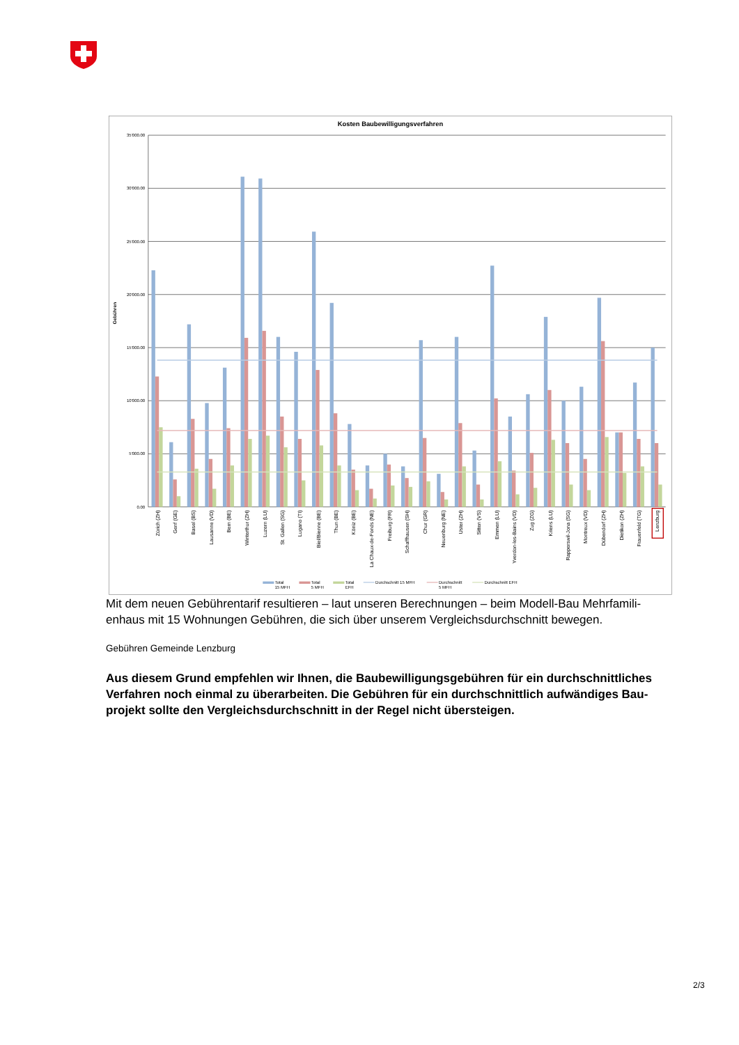Kosten Baubewilligungsverfahren
Gebühren
35'000.00
30'000.00
25'000.00
20'000.00
15'000.00
10'000.00
5'000.00
0.00
Zürich (ZH)
Genf (GE)
Basel (BS)
Lausanne (VD)
Bern (BE)
Winterthur (ZH)
Luzern (LU)
St. Gallen (SG)
Lugano (TI)
Biel/Bienne (BE)
Thun (BE)
Köniz (BE)
La Chaux-de-Fonds (NE)
Freiburg (FR)
Schaffhausen (SH)
Chur (GR)
Neuenburg (NE)
Uster (ZH)
Sitten (VS)
Emmen (LU)
Yverdon-les-Bains (VD)
Zug (ZG)
Kriens (LU)
Rapperswil-Jona (SG)
Montreux (VD)
Dübendorf (ZH)
Dietikon (ZH)
Frauenfeld (TG)
Lenzburg
Total
15 MFH
Total
5 MFH
Total
EFH
Durchschnitt 15 MFH
Durchschnitt
5 MFH
Durchschnitt EFH
Mit dem neuen Gebührentarif resultieren – laut unseren Berechnungen – beim Modell-Bau Mehrfamili­enhaus mit 15 Wohnungen Gebühren, die sich über unserem Vergleichsdurchschnitt bewegen.
Gebühren Gemeinde Lenzburg
Aus diesem Grund empfehlen wir Ihnen, die Baubewilligungsgebühren für ein durchschnittliches Verfahren noch einmal zu überarbeiten. Die Gebühren für ein durchschnittlich aufwändiges Bau­projekt sollte den Vergleichsdurchschnitt in der Regel nicht übersteigen.
2/3